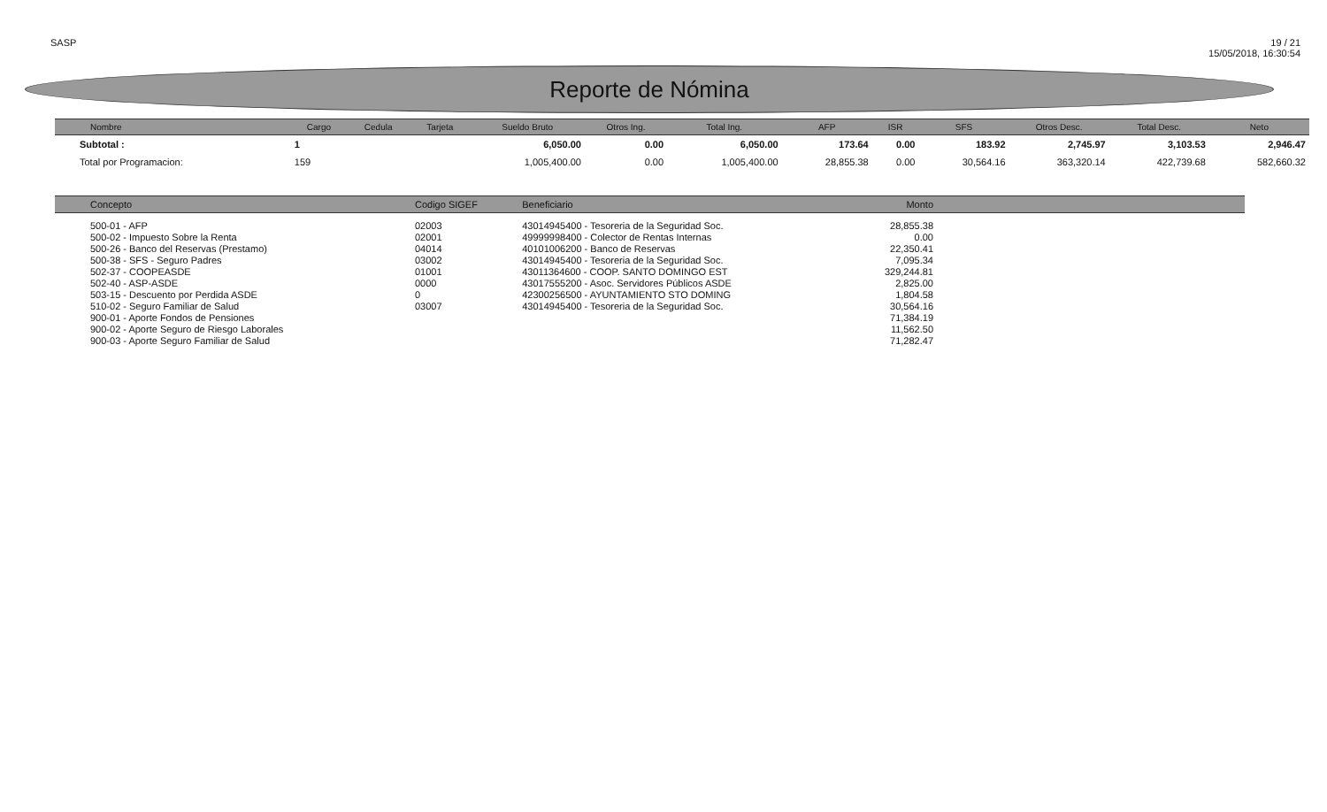SASP 19 / 21
15/05/2018, 16:30:54
Reporte de Nómina
| Nombre | Cargo | Cedula | Tarjeta | Sueldo Bruto | Otros Ing. | Total Ing. | AFP | ISR | SFS | Otros Desc. | Total Desc. | Neto |
| --- | --- | --- | --- | --- | --- | --- | --- | --- | --- | --- | --- | --- |
| Subtotal : | 1 | | | 6,050.00 | 0.00 | 6,050.00 | 173.64 | 0.00 | 183.92 | 2,745.97 | 3,103.53 | 2,946.47 |
| Total por Programacion: | 159 | | | 1,005,400.00 | 0.00 | 1,005,400.00 | 28,855.38 | 0.00 | 30,564.16 | 363,320.14 | 422,739.68 | 582,660.32 |
| Concepto | Codigo SIGEF | Beneficiario | Monto | |
| --- | --- | --- | --- | --- |
| 500-01 - AFP 500-02 - Impuesto Sobre la Renta 500-26 - Banco del Reservas (Prestamo) 500-38 - SFS - Seguro Padres 502-37 - COOPEASDE 502-40 - ASP-ASDE 503-15 - Descuento por Perdida ASDE 510-02 - Seguro Familiar de Salud 900-01 - Aporte Fondos de Pensiones 900-02 - Aporte Seguro de Riesgo Laborales 900-03 - Aporte Seguro Familiar de Salud | 02003 02001 04014 03002 01001 0000 0 03007 | 43014945400 - Tesoreria de la Seguridad Soc. 49999998400 - Colector de Rentas Internas 40101006200 - Banco de Reservas 43014945400 - Tesoreria de la Seguridad Soc. 43011364600 - COOP. SANTO DOMINGO EST 43017555200 - Asoc. Servidores Públicos ASDE 42300256500 - AYUNTAMIENTO STO DOMING 43014945400 - Tesoreria de la Seguridad Soc. | 28,855.38 0.00 22,350.41 7,095.34 329,244.81 2,825.00 1,804.58 30,564.16 71,384.19 11,562.50 71,282.47 | |